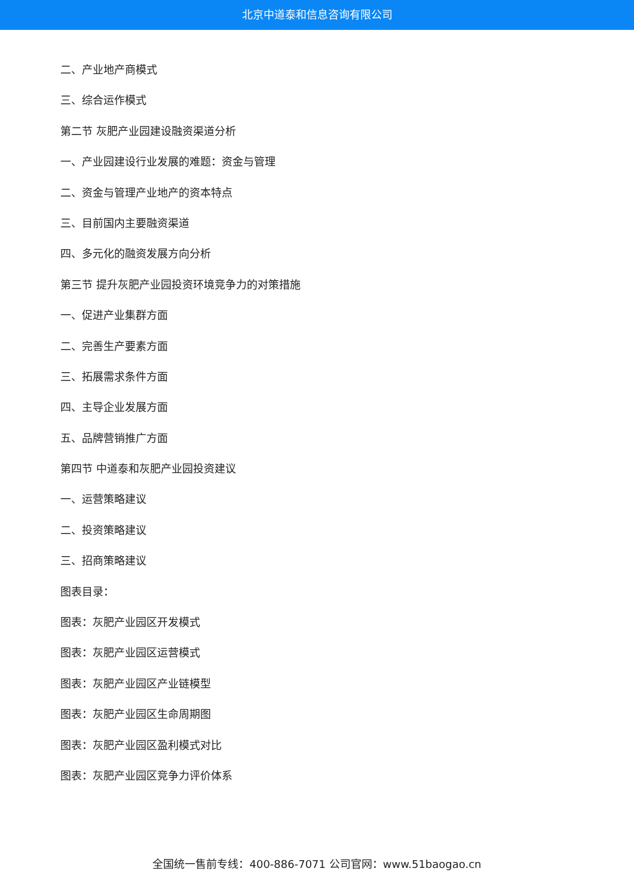北京中道泰和信息咨询有限公司
二、产业地产商模式
三、综合运作模式
第二节 灰肥产业园建设融资渠道分析
一、产业园建设行业发展的难题：资金与管理
二、资金与管理产业地产的资本特点
三、目前国内主要融资渠道
四、多元化的融资发展方向分析
第三节 提升灰肥产业园投资环境竞争力的对策措施
一、促进产业集群方面
二、完善生产要素方面
三、拓展需求条件方面
四、主导企业发展方面
五、品牌营销推广方面
第四节 中道泰和灰肥产业园投资建议
一、运营策略建议
二、投资策略建议
三、招商策略建议
图表目录：
图表：灰肥产业园区开发模式
图表：灰肥产业园区运营模式
图表：灰肥产业园区产业链模型
图表：灰肥产业园区生命周期图
图表：灰肥产业园区盈利模式对比
图表：灰肥产业园区竞争力评价体系
全国统一售前专线：400-886-7071 公司官网：www.51baogao.cn